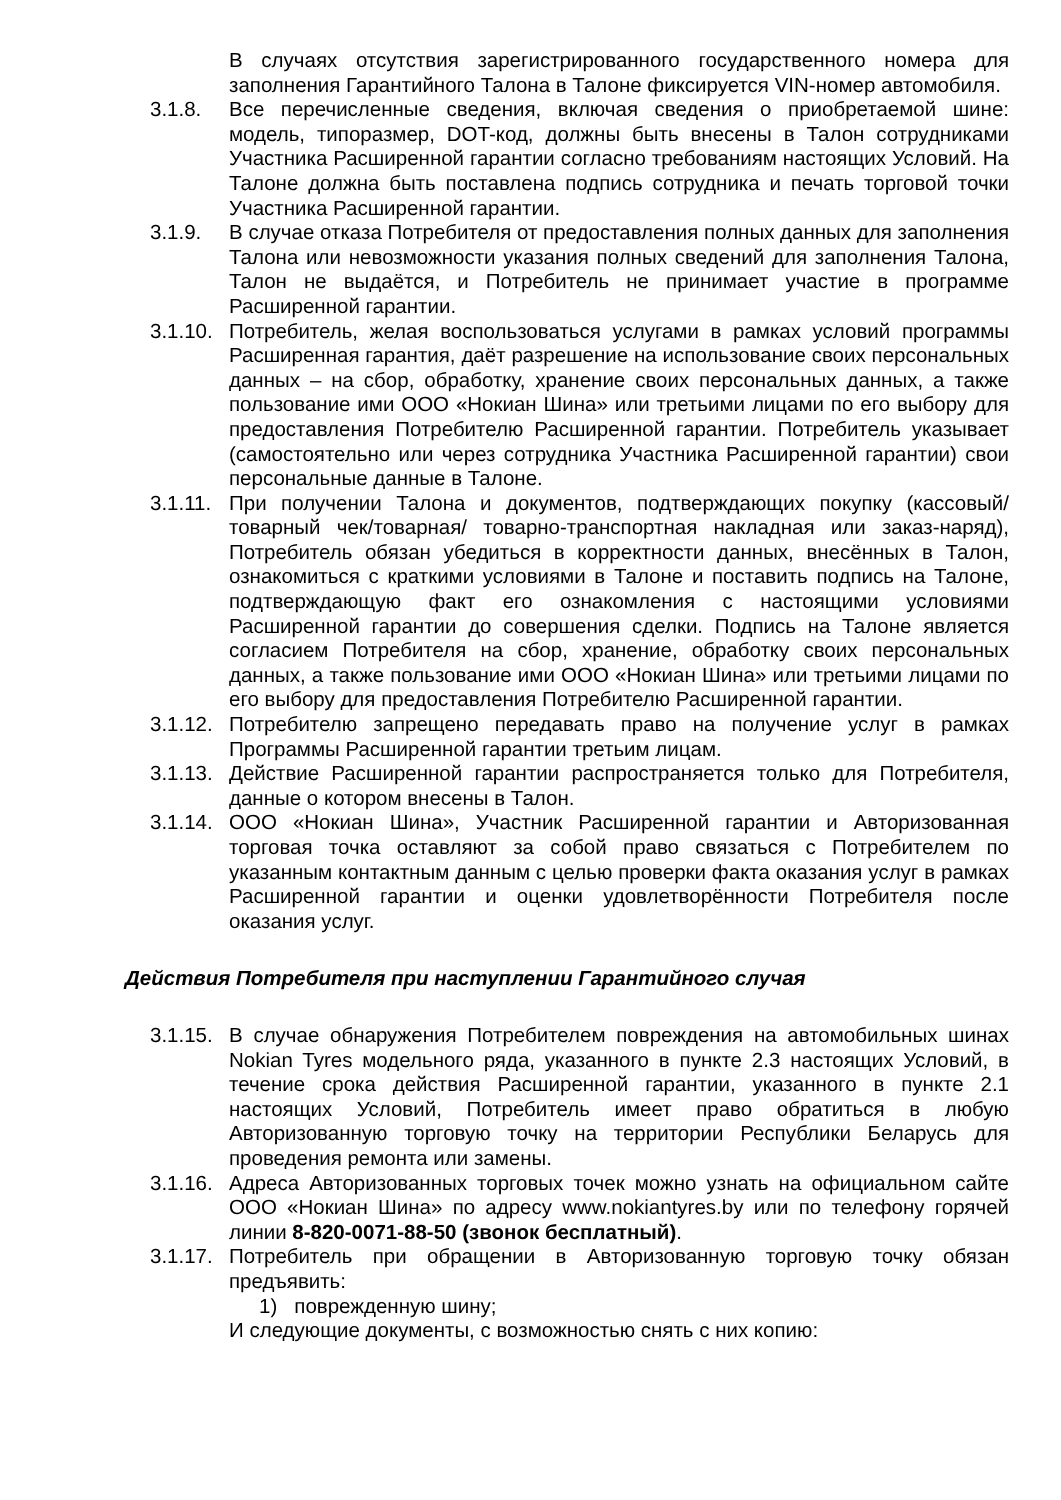В случаях отсутствия зарегистрированного государственного номера для заполнения Гарантийного Талона в Талоне фиксируется VIN-номер автомобиля.
3.1.8. Все перечисленные сведения, включая сведения о приобретаемой шине: модель, типоразмер, DOT-код, должны быть внесены в Талон сотрудниками Участника Расширенной гарантии согласно требованиям настоящих Условий. На Талоне должна быть поставлена подпись сотрудника и печать торговой точки Участника Расширенной гарантии.
3.1.9. В случае отказа Потребителя от предоставления полных данных для заполнения Талона или невозможности указания полных сведений для заполнения Талона, Талон не выдаётся, и Потребитель не принимает участие в программе Расширенной гарантии.
3.1.10.
Потребитель, желая воспользоваться услугами в рамках условий программы Расширенная гарантия, даёт разрешение на использование своих персональных данных – на сбор, обработку, хранение своих персональных данных, а также пользование ими ООО «Нокиан Шина» или третьими лицами по его выбору для предоставления Потребителю Расширенной гарантии. Потребитель указывает (самостоятельно или через сотрудника Участника Расширенной гарантии) свои персональные данные в Талоне.
3.1.11.
При получении Талона и документов, подтверждающих покупку (кассовый/товарный чек/товарная/ товарно-транспортная накладная или заказ-наряд), Потребитель обязан убедиться в корректности данных, внесённых в Талон, ознакомиться с краткими условиями в Талоне и поставить подпись на Талоне, подтверждающую факт его ознакомления с настоящими условиями Расширенной гарантии до совершения сделки. Подпись на Талоне является согласием Потребителя на сбор, хранение, обработку своих персональных данных, а также пользование ими ООО «Нокиан Шина» или третьими лицами по его выбору для предоставления Потребителю Расширенной гарантии.
3.1.12.
Потребителю запрещено передавать право на получение услуг в рамках Программы Расширенной гарантии третьим лицам.
3.1.13.
Действие Расширенной гарантии распространяется только для Потребителя, данные о котором внесены в Талон.
3.1.14.
ООО «Нокиан Шина», Участник Расширенной гарантии и Авторизованная торговая точка оставляют за собой право связаться с Потребителем по указанным контактным данным с целью проверки факта оказания услуг в рамках Расширенной гарантии и оценки удовлетворённости Потребителя после оказания услуг.
Действия Потребителя при наступлении Гарантийного случая
3.1.15.
В случае обнаружения Потребителем повреждения на автомобильных шинах Nokian Tyres модельного ряда, указанного в пункте 2.3 настоящих Условий, в течение срока действия Расширенной гарантии, указанного в пункте 2.1 настоящих Условий, Потребитель имеет право обратиться в любую Авторизованную торговую точку на территории Республики Беларусь для проведения ремонта или замены.
3.1.16.
Адреса Авторизованных торговых точек можно узнать на официальном сайте ООО «Нокиан Шина» по адресу www.nokiantyres.by или по телефону горячей линии 8-820-0071-88-50 (звонок бесплатный).
3.1.17.
Потребитель при обращении в Авторизованную торговую точку обязан предъявить:
1) поврежденную шину;
И следующие документы, с возможностью снять с них копию: